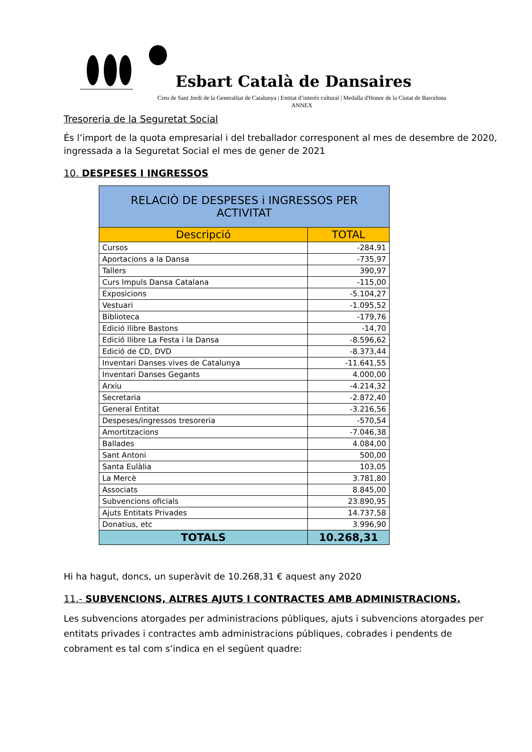Esbart Català de Dansaires
Creu de Sant Jordi de la Generalitat de Catalunya | Entitat d’interès cultural | Medalla d'Honor de la Ciutat de Barcelona
ANNEX
Tresoreria de la Seguretat Social
És l’import de la quota empresarial i del treballador corresponent al mes de desembre de 2020, ingressada a la Seguretat Social el mes de gener de 2021
10. DESPESES I INGRESSOS
| RELACIÒ DE DESPESES i INGRESSOS PER ACTIVITAT | |
| --- | --- |
| Descripció | TOTAL |
| Cursos | -284,91 |
| Aportacions a la Dansa | -735,97 |
| Tallers | 390,97 |
| Curs Impuls Dansa Catalana | -115,00 |
| Exposicions | -5.104,27 |
| Vestuari | -1.095,52 |
| Biblioteca | -179,76 |
| Edició llibre Bastons | -14,70 |
| Edició llibre La Festa i la Dansa | -8.596,62 |
| Edició de CD, DVD | -8.373,44 |
| Inventari Danses vives de Catalunya | -11.641,55 |
| Inventari Danses Gegants | 4.000,00 |
| Arxiu | -4.214,32 |
| Secretaria | -2.872,40 |
| General Entitat | -3.216,56 |
| Despeses/ingressos tresoreria | -570,54 |
| Amortitzacions | -7.046,38 |
| Ballades | 4.084,00 |
| Sant Antoni | 500,00 |
| Santa Eulàlia | 103,05 |
| La Mercè | 3.781,80 |
| Associats | 8.845,00 |
| Subvencions oficials | 23.890,95 |
| Ajuts Entitats Privades | 14.737,58 |
| Donatius, etc | 3.996,90 |
| TOTALS | 10.268,31 |
Hi ha hagut, doncs, un superàvit de 10.268,31 € aquest any 2020
11.- SUBVENCIONS, ALTRES AJUTS I CONTRACTES AMB ADMINISTRACIONS.
Les subvencions atorgades per administracions públiques, ajuts i subvencions atorgades per entitats privades i contractes amb administracions públiques, cobrades i pendents de cobrament es tal com s’indica en el següent quadre: